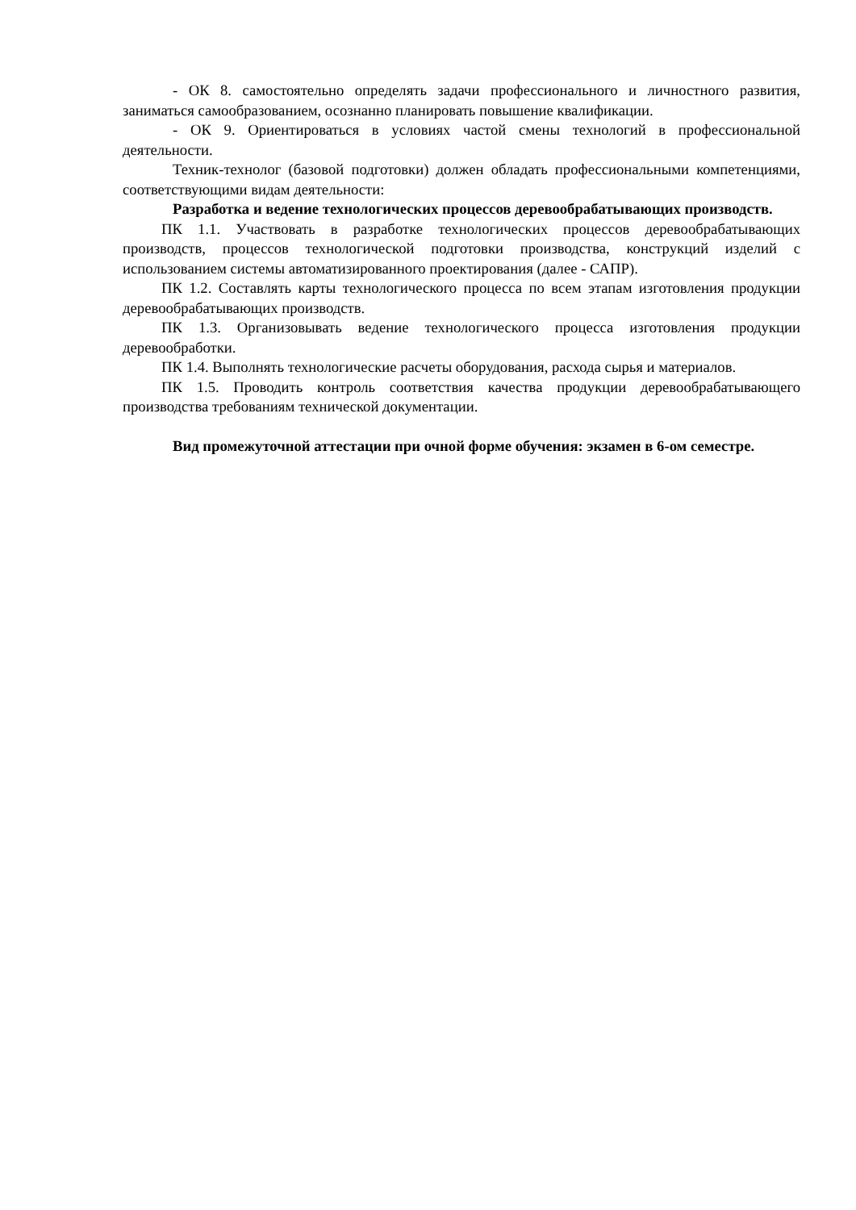- ОК 8. самостоятельно определять задачи профессионального и личностного развития, заниматься самообразованием, осознанно планировать повышение квалификации.
- ОК 9. Ориентироваться в условиях частой смены технологий в профессиональной деятельности.
Техник-технолог (базовой подготовки) должен обладать профессиональными компетенциями, соответствующими видам деятельности:
Разработка и ведение технологических процессов деревообрабатывающих производств.
ПК 1.1. Участвовать в разработке технологических процессов деревообрабатывающих производств, процессов технологической подготовки производства, конструкций изделий с использованием системы автоматизированного проектирования (далее - САПР).
ПК 1.2. Составлять карты технологического процесса по всем этапам изготовления продукции деревообрабатывающих производств.
ПК 1.3. Организовывать ведение технологического процесса изготовления продукции деревообработки.
ПК 1.4. Выполнять технологические расчеты оборудования, расхода сырья и материалов.
ПК 1.5. Проводить контроль соответствия качества продукции деревообрабатывающего производства требованиям технической документации.
Вид промежуточной аттестации при очной форме обучения: экзамен в 6-ом семестре.